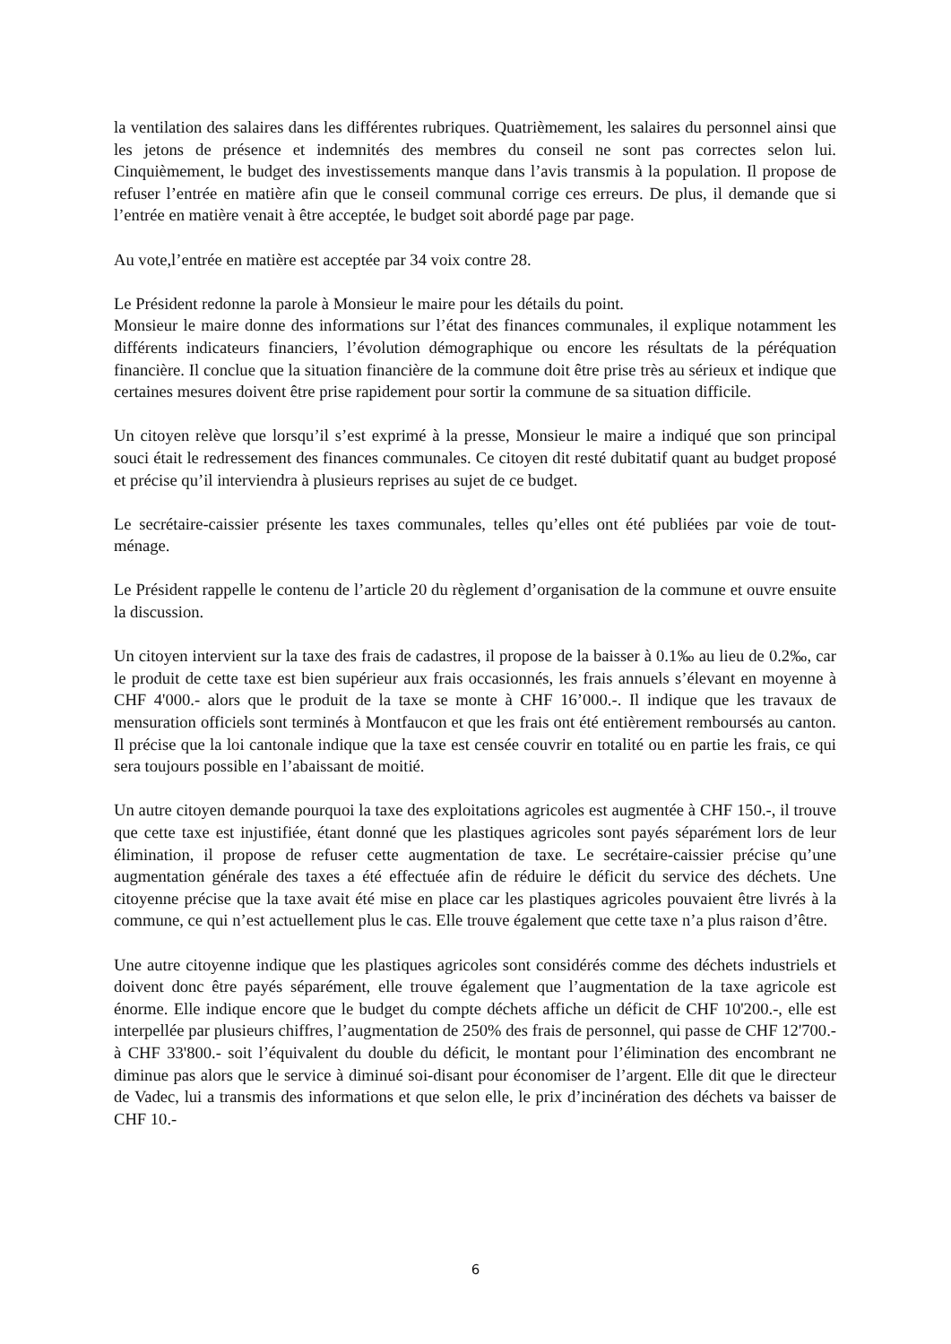la ventilation des salaires dans les différentes rubriques. Quatrièmement, les salaires du personnel ainsi que les jetons de présence et indemnités des membres du conseil ne sont pas correctes selon lui. Cinquièmement, le budget des investissements manque dans l’avis transmis à la population. Il propose de refuser l’entrée en matière afin que le conseil communal corrige ces erreurs. De plus, il demande que si l’entrée en matière venait à être acceptée, le budget soit abordé page par page.
Au vote,l’entrée en matière est acceptée par 34 voix contre 28.
Le Président redonne la parole à Monsieur le maire pour les détails du point.
Monsieur le maire donne des informations sur l’état des finances communales, il explique notamment les différents indicateurs financiers, l’évolution démographique ou encore les résultats de la péréquation financière. Il conclue que la situation financière de la commune doit être prise très au sérieux et indique que certaines mesures doivent être prise rapidement pour sortir la commune de sa situation difficile.
Un citoyen relève que lorsqu’il s’est exprimé à la presse, Monsieur le maire a indiqué que son principal souci était le redressement des finances communales. Ce citoyen dit resté dubitatif quant au budget proposé et précise qu’il interviendra à plusieurs reprises au sujet de ce budget.
Le secrétaire-caissier présente les taxes communales, telles qu’elles ont été publiées par voie de tout-ménage.
Le Président rappelle le contenu de l’article 20 du règlement d’organisation de la commune et ouvre ensuite la discussion.
Un citoyen intervient sur la taxe des frais de cadastres, il propose de la baisser à 0.1‰ au lieu de 0.2‰, car le produit de cette taxe est bien supérieur aux frais occasionnés, les frais annuels s’élevant en moyenne à CHF 4'000.- alors que le produit de la taxe se monte à CHF 16’000.-. Il indique que les travaux de mensuration officiels sont terminés à Montfaucon et que les frais ont été entièrement remboursés au canton. Il précise que la loi cantonale indique que la taxe est censée couvrir en totalité ou en partie les frais, ce qui sera toujours possible en l’abaissant de moitié.
Un autre citoyen demande pourquoi la taxe des exploitations agricoles est augmentée à CHF 150.-, il trouve que cette taxe est injustifiée, étant donné que les plastiques agricoles sont payés séparément lors de leur élimination, il propose de refuser cette augmentation de taxe. Le secrétaire-caissier précise qu’une augmentation générale des taxes a été effectuée afin de réduire le déficit du service des déchets. Une citoyenne précise que la taxe avait été mise en place car les plastiques agricoles pouvaient être livrés à la commune, ce qui n’est actuellement plus le cas. Elle trouve également que cette taxe n’a plus raison d’être.
Une autre citoyenne indique que les plastiques agricoles sont considérés comme des déchets industriels et doivent donc être payés séparément, elle trouve également que l’augmentation de la taxe agricole est énorme. Elle indique encore que le budget du compte déchets affiche un déficit de CHF 10'200.-, elle est interpellée par plusieurs chiffres, l’augmentation de 250% des frais de personnel, qui passe de CHF 12'700.- à CHF 33'800.- soit l’équivalent du double du déficit, le montant pour l’élimination des encombrant ne diminue pas alors que le service à diminué soi-disant pour économiser de l’argent. Elle dit que le directeur de Vadec, lui a transmis des informations et que selon elle, le prix d’incinération des déchets va baisser de CHF 10.-
6